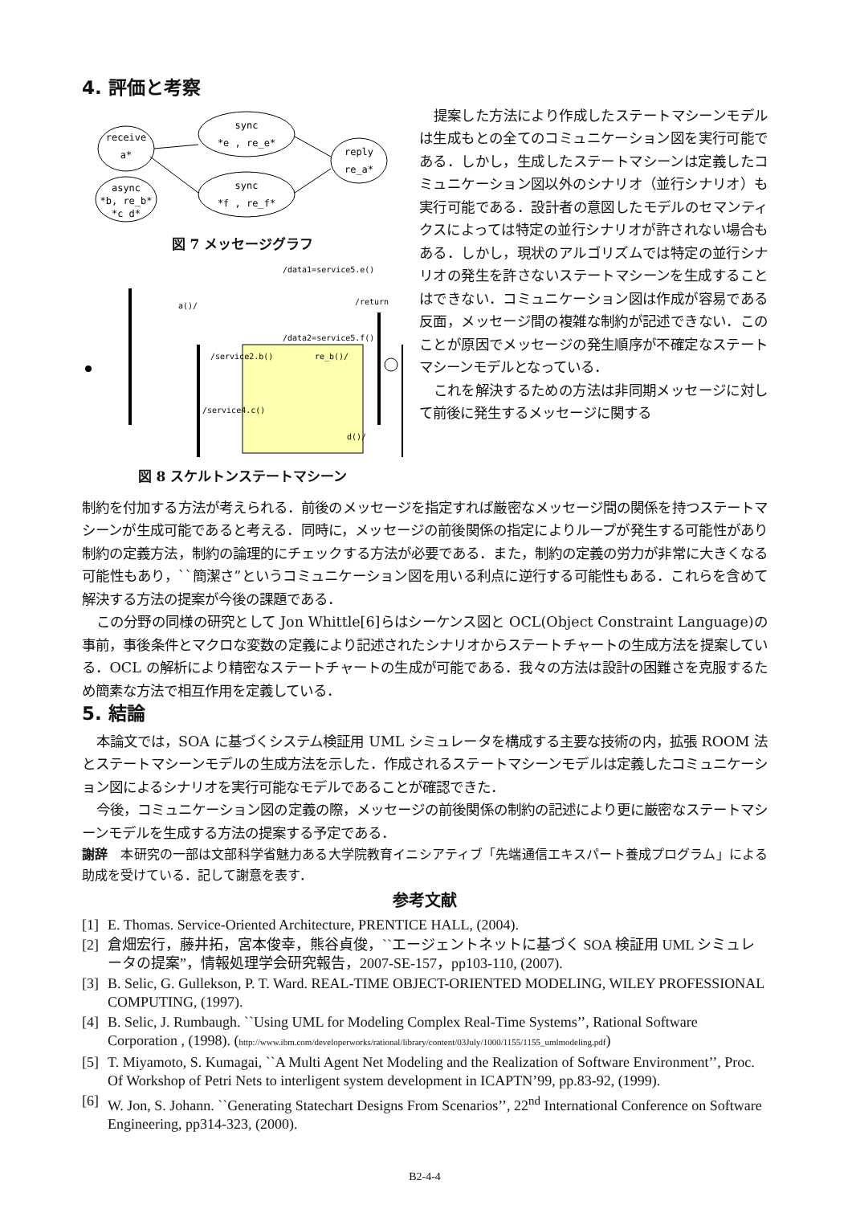4. 評価と考察
receive
a*
sync
*e , re_e*
sync
*f , re_f*
async
*b, re_b*
*c d*
reply
re_a*
図 7 メッセージグラフ
/data1=service5.e()
a()/
/return
/data2=service5.f()
/service2.b()
re_b()/
/service4.c()
d()/
図 8 スケルトンステートマシーン
提案した方法により作成したステートマシーンモデルは生成もとの全てのコミュニケーション図を実行可能である．しかし，生成したステートマシーンは定義したコミュニケーション図以外のシナリオ（並行シナリオ）も実行可能である．設計者の意図したモデルのセマンティクスによっては特定の並行シナリオが許されない場合もある．しかし，現状のアルゴリズムでは特定の並行シナリオの発生を許さないステートマシーンを生成することはできない．コミュニケーション図は作成が容易である反面，メッセージ間の複雑な制約が記述できない．このことが原因でメッセージの発生順序が不確定なステートマシーンモデルとなっている．
これを解決するための方法は非同期メッセージに対して前後に発生するメッセージに関する
制約を付加する方法が考えられる．前後のメッセージを指定すれば厳密なメッセージ間の関係を持つステートマシーンが生成可能であると考える．同時に，メッセージの前後関係の指定によりループが発生する可能性があり制約の定義方法，制約の論理的にチェックする方法が必要である．また，制約の定義の労力が非常に大きくなる可能性もあり，``簡潔さ”というコミュニケーション図を用いる利点に逆行する可能性もある．これらを含めて解決する方法の提案が今後の課題である．
この分野の同様の研究として Jon Whittle[6]らはシーケンス図と OCL(Object Constraint Language)の事前，事後条件とマクロな変数の定義により記述されたシナリオからステートチャートの生成方法を提案している．OCL の解析により精密なステートチャートの生成が可能である．我々の方法は設計の困難さを克服するため簡素な方法で相互作用を定義している．
5. 結論
本論文では，SOA に基づくシステム検証用 UML シミュレータを構成する主要な技術の内，拡張 ROOM 法とステートマシーンモデルの生成方法を示した．作成されるステートマシーンモデルは定義したコミュニケーション図によるシナリオを実行可能なモデルであることが確認できた．
今後，コミュニケーション図の定義の際，メッセージの前後関係の制約の記述により更に厳密なステートマシーンモデルを生成する方法の提案する予定である．
謝辞　本研究の一部は文部科学省魅力ある大学院教育イニシアティブ「先端通信エキスパート養成プログラム」による助成を受けている．記して謝意を表す．
参考文献
[1] E. Thomas. Service-Oriented Architecture, PRENTICE HALL, (2004).
[2] 倉畑宏行，藤井拓，宮本俊幸，熊谷貞俊，``エージェントネットに基づく SOA 検証用 UML シミュレータの提案”，情報処理学会研究報告，2007-SE-157，pp103-110, (2007).
[3] B. Selic, G. Gullekson, P. T. Ward. REAL-TIME OBJECT-ORIENTED MODELING, WILEY PROFESSIONAL COMPUTING, (1997).
[4] B. Selic, J. Rumbaugh. ``Using UML for Modeling Complex Real-Time Systems’’, Rational Software Corporation , (1998). (http://www.ibm.com/developerworks/rational/library/content/03July/1000/1155/1155_umlmodeling.pdf)
[5] T. Miyamoto, S. Kumagai, ``A Multi Agent Net Modeling and the Realization of Software Environment’’, Proc. Of Workshop of Petri Nets to interligent system development in ICAPTN’99, pp.83-92, (1999).
[6] W. Jon, S. Johann. ``Generating Statechart Designs From Scenarios’’, 22<sup>nd</sup> International Conference on Software Engineering, pp314-323, (2000).
B2-4-4